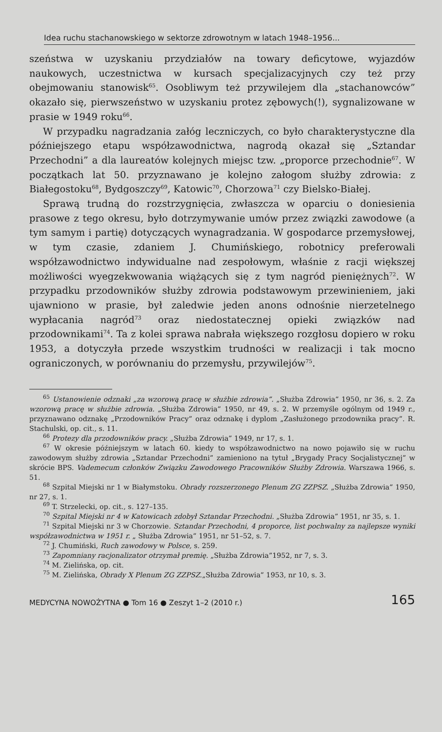Idea ruchu stachanowskiego w sektorze zdrowotnym w latach 1948–1956...
szeństwa w uzyskaniu przydziałów na towary deficytowe, wyjazdów naukowych, uczestnictwa w kursach specjalizacyjnych czy też przy obejmowaniu stanowisk<sup>65</sup>. Osobliwym też przywilejem dla „stachanowców” okazało się, pierwszeństwo w uzyskaniu protez zębowych(!), sygnalizowane w prasie w 1949 roku<sup>66</sup>.
W przypadku nagradzania załóg leczniczych, co było charakterystyczne dla późniejszego etapu współzawodnictwa, nagrodą okazał się „Sztandar Przechodni” a dla laureatów kolejnych miejsc tzw. „proporce przechodnie<sup>67</sup>. W początkach lat 50. przyznawano je kolejno załogom służby zdrowia: z Białegostoku<sup>68</sup>, Bydgoszczy<sup>69</sup>, Katowic<sup>70</sup>, Chorzowa<sup>71</sup> czy Bielsko-Białej.
Sprawą trudną do rozstrzygnięcia, zwłaszcza w oparciu o doniesienia prasowe z tego okresu, było dotrzymywanie umów przez związki zawodowe (a tym samym i partię) dotyczących wynagradzania. W gospodarce przemysłowej, w tym czasie, zdaniem J. Chumińskiego, robotnicy preferowali współzawodnictwo indywidualne nad zespołowym, właśnie z racji większej możliwości wyegzekwowania wiążących się z tym nagród pieniężnych<sup>72</sup>. W przypadku przodowników służby zdrowia podstawowym przewinieniem, jaki ujawniono w prasie, był zaledwie jeden anons odnośnie nierzetelnego wypłacania nagród<sup>73</sup> oraz niedostatecznej opieki związków nad przodownikami<sup>74</sup>. Ta z kolei sprawa nabrała większego rozgłosu dopiero w roku 1953, a dotyczyła przede wszystkim trudności w realizacji i tak mocno ograniczonych, w porównaniu do przemysłu, przywilejów<sup>75</sup>.
<sup>65</sup> Ustanowienie odznaki „za wzorową pracę w służbie zdrowia”. „Służba Zdrowia” 1950, nr 36, s. 2. Za wzorową pracę w służbie zdrowia. „Służba Zdrowia” 1950, nr 49, s. 2. W przemyśle ogólnym od 1949 r., przyznawano odznakę „Przodowników Pracy” oraz odznakę i dyplom „Zasłużonego przodownika pracy”. R. Stachulski, op. cit., s. 11.
<sup>66</sup> Protezy dla przodowników pracy. „Służba Zdrowia” 1949, nr 17, s. 1.
<sup>67</sup> W okresie późniejszym w latach 60. kiedy to współzawodnictwo na nowo pojawiło się w ruchu zawodowym służby zdrowia „Sztandar Przechodni” zamieniono na tytuł „Brygady Pracy Socjalistycznej” w skrócie BPS. Vademecum członków Związku Zawodowego Pracowników Służby Zdrowia. Warszawa 1966, s. 51.
<sup>68</sup> Szpital Miejski nr 1 w Białymstoku. Obrady rozszerzonego Plenum ZG ZZPSZ. „Służba Zdrowia” 1950, nr 27, s. 1.
<sup>69</sup> T. Strzelecki, op. cit., s. 127–135.
<sup>70</sup> Szpital Miejski nr 4 w Katowicach zdobył Sztandar Przechodni. „Służba Zdrowia” 1951, nr 35, s. 1.
<sup>71</sup> Szpital Miejski nr 3 w Chorzowie. Sztandar Przechodni, 4 proporce, list pochwalny za najlepsze wyniki współzawodnictwa w 1951 r. „ Służba Zdrowia” 1951, nr 51–52, s. 7.
<sup>72</sup> J. Chumiński, Ruch zawodowy w Polsce, s. 259.
<sup>73</sup> Zapomniany racjonalizator otrzymał premię. „Służba Zdrowia”1952, nr 7, s. 3.
<sup>74</sup> M. Zielińska, op. cit.
<sup>75</sup> M. Zielińska, Obrady X Plenum ZG ZZPSZ.„Służba Zdrowia” 1953, nr 10, s. 3.
MEDYCYNA NOWOŻYTNA ● Tom 16 ● Zeszyt 1–2 (2010 r.) 165